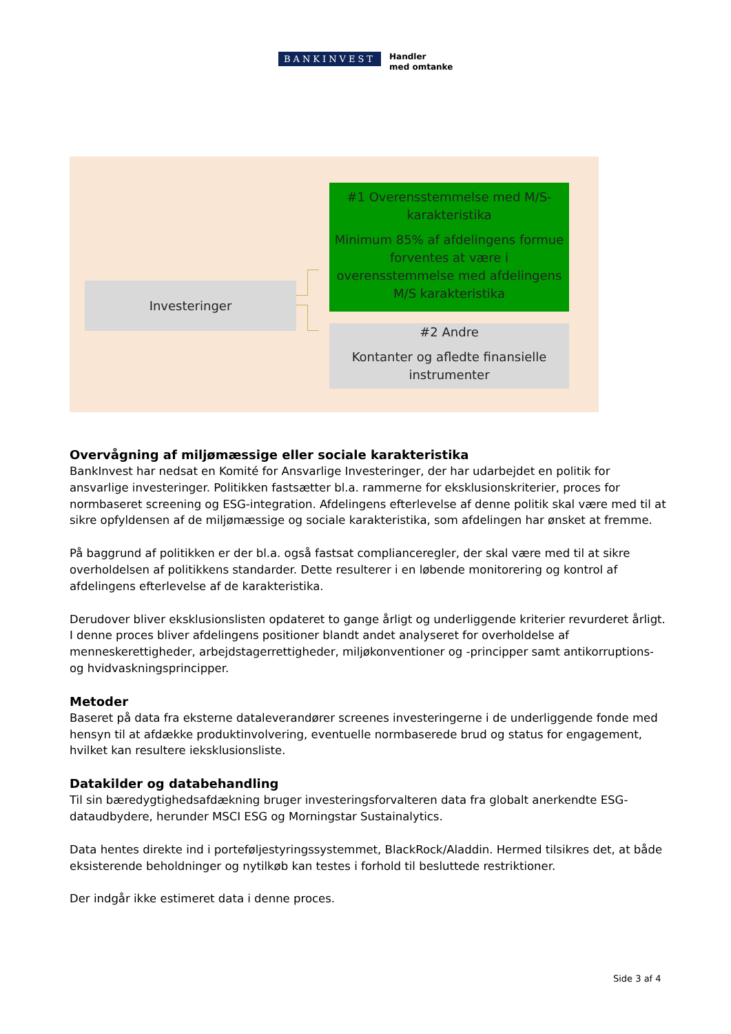BANKINVEST
Handler
med omtanke
Investeringer
#1 Overensstemmelse med M/S-karakteristika
Minimum 85% af afdelingens formue forventes at være i overensstemmelse med afdelingens M/S karakteristika
#2 Andre
Kontanter og afledte finansielle instrumenter
Overvågning af miljømæssige eller sociale karakteristika
BankInvest har nedsat en Komité for Ansvarlige Investeringer, der har udarbejdet en politik for ansvarlige investeringer. Politikken fastsætter bl.a. rammerne for eksklusionskriterier, proces for normbaseret screening og ESG-integration. Afdelingens efterlevelse af denne politik skal være med til at sikre opfyldensen af de miljømæssige og sociale karakteristika, som afdelingen har ønsket at fremme.
På baggrund af politikken er der bl.a. også fastsat complianceregler, der skal være med til at sikre overholdelsen af politikkens standarder. Dette resulterer i en løbende monitorering og kontrol af afdelingens efterlevelse af de karakteristika.
Derudover bliver eksklusionslisten opdateret to gange årligt og underliggende kriterier revurderet årligt. I denne proces bliver afdelingens positioner blandt andet analyseret for overholdelse af menneskerettigheder, arbejdstagerrettigheder, miljøkonventioner og -principper samt antikorruptions- og hvidvaskningsprincipper.
Metoder
Baseret på data fra eksterne dataleverandører screenes investeringerne i de underliggende fonde med hensyn til at afdække produktinvolvering, eventuelle normbaserede brud og status for engagement, hvilket kan resultere ieksklusionsliste.
Datakilder og databehandling
Til sin bæredygtighedsafdækning bruger investeringsforvalteren data fra globalt anerkendte ESG-dataudbydere, herunder MSCI ESG og Morningstar Sustainalytics.
Data hentes direkte ind i porteføljestyringssystemmet, BlackRock/Aladdin. Hermed tilsikres det, at både eksisterende beholdninger og nytilkøb kan testes i forhold til besluttede restriktioner.
Der indgår ikke estimeret data i denne proces.
Side 3 af 4